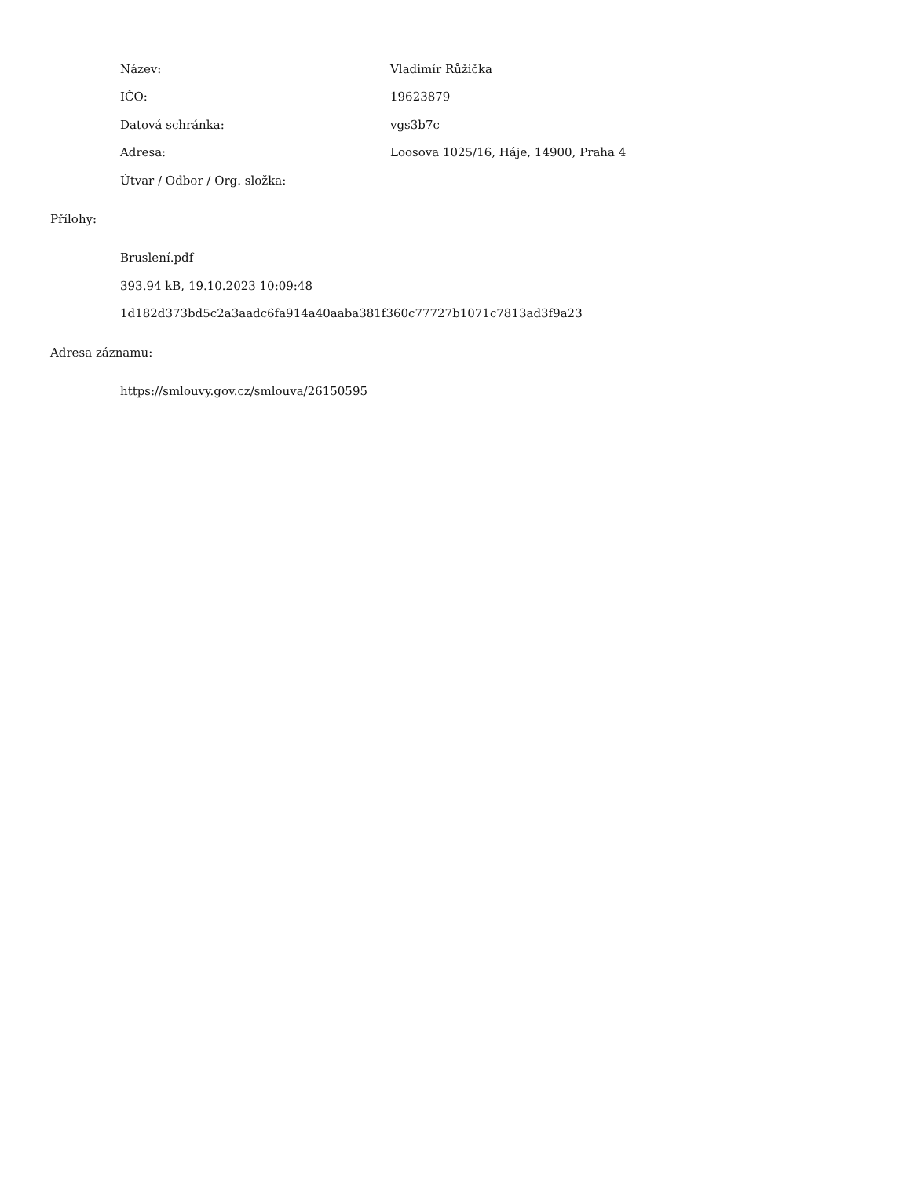Název: Vladimír Růžička
IČO: 19623879
Datová schránka: vgs3b7c
Adresa: Loosova 1025/16, Háje, 14900, Praha 4
Útvar / Odbor / Org. složka:
Přílohy:
Bruslení.pdf
393.94 kB, 19.10.2023 10:09:48
1d182d373bd5c2a3aadc6fa914a40aaba381f360c77727b1071c7813ad3f9a23
Adresa záznamu:
https://smlouvy.gov.cz/smlouva/26150595